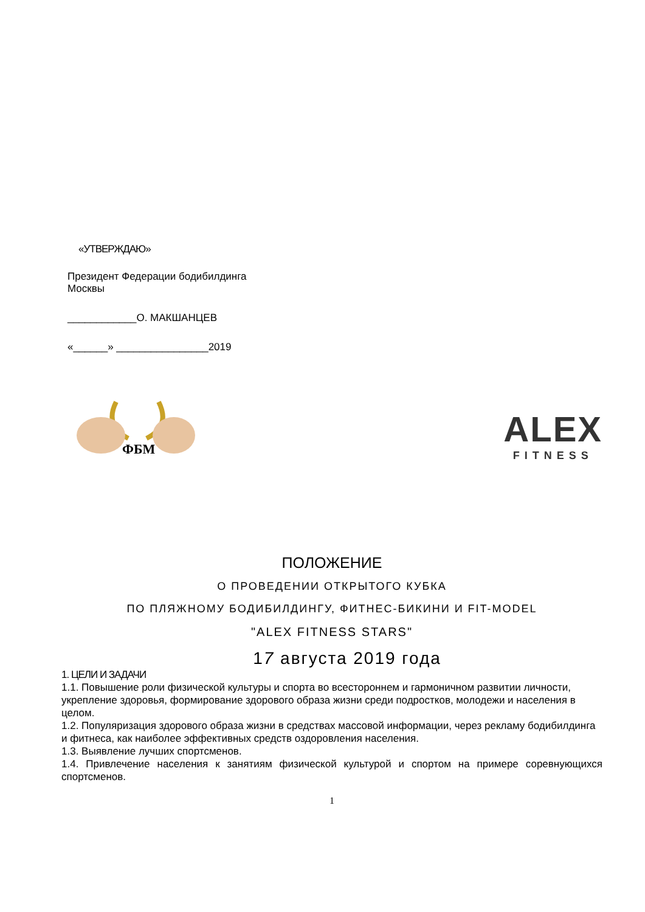«УТВЕРЖДАЮ»
Президент Федерации бодибилдинга
Москвы
____________О. МАКШАНЦЕВ
«______» ________________2019
ФБМ
ALEX
FITNESS
ПОЛОЖЕНИЕ
О ПРОВЕДЕНИИ ОТКРЫТОГО КУБКА
ПО ПЛЯЖНОМУ БОДИБИЛДИНГУ, ФИТНЕС-БИКИНИ И FIT-MODEL
"ALEX FITNESS STARS"
17 августа 2019 года
1. ЦЕЛИ И ЗАДАЧИ
1.1. Повышение роли физической культуры и спорта во всестороннем и гармоничном развитии личности, укрепление здоровья, формирование здорового образа жизни среди подростков, молодежи и населения в целом.
1.2. Популяризация здорового образа жизни в средствах массовой информации, через рекламу бодибилдинга и фитнеса, как наиболее эффективных средств оздоровления населения.
1.3. Выявление лучших спортсменов.
1.4. Привлечение населения к занятиям физической культурой и спортом на примере соревнующихся спортсменов.
1